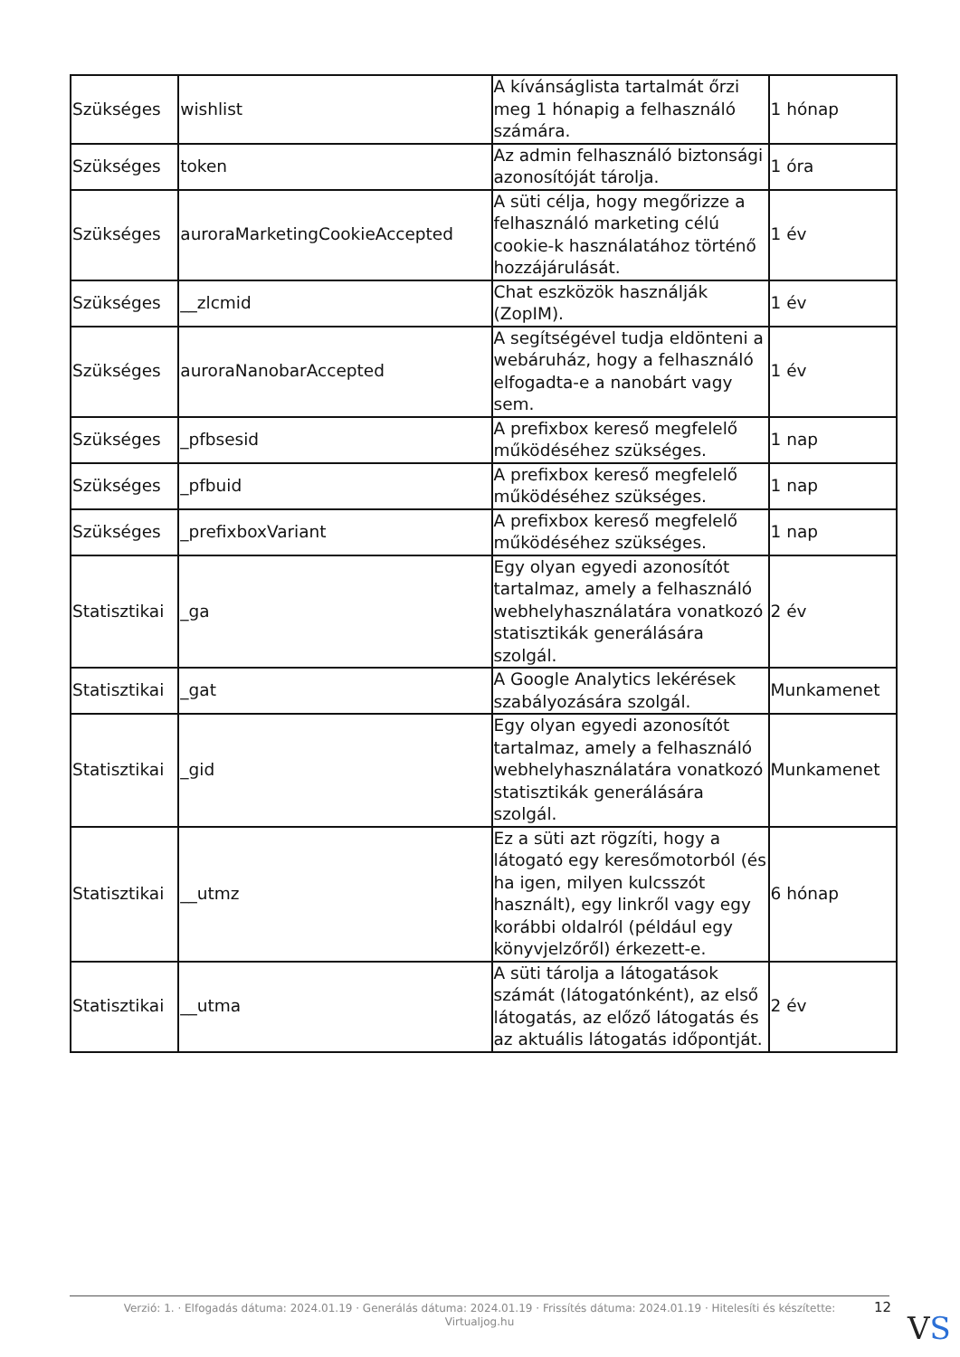| Szükséges | wishlist | A kívánságlista tartalmát őrzi meg 1 hónapig a felhasználó számára. | 1 hónap |
| Szükséges | token | Az admin felhasználó biztonsági azonosítóját tárolja. | 1 óra |
| Szükséges | auroraMarketingCookieAccepted | A süti célja, hogy megőrizze a felhasználó marketing célú cookie-k használatához történő hozzájárulását. | 1 év |
| Szükséges | __zlcmid | Chat eszközök használják (ZopIM). | 1 év |
| Szükséges | auroraNanobarAccepted | A segítségével tudja eldönteni a webáruház, hogy a felhasználó elfogadta-e a nanobárt vagy sem. | 1 év |
| Szükséges | _pfbsesid | A prefixbox kereső megfelelő működéséhez szükséges. | 1 nap |
| Szükséges | _pfbuid | A prefixbox kereső megfelelő működéséhez szükséges. | 1 nap |
| Szükséges | _prefixboxVariant | A prefixbox kereső megfelelő működéséhez szükséges. | 1 nap |
| Statisztikai | _ga | Egy olyan egyedi azonosítót tartalmaz, amely a felhasználó webhelyhasználatára vonatkozó statisztikák generálására szolgál. | 2 év |
| Statisztikai | _gat | A Google Analytics lekérések szabályozására szolgál. | Munkamenet |
| Statisztikai | _gid | Egy olyan egyedi azonosítót tartalmaz, amely a felhasználó webhelyhasználatára vonatkozó statisztikák generálására szolgál. | Munkamenet |
| Statisztikai | __utmz | Ez a süti azt rögzíti, hogy a látogató egy keresőmotorból (és ha igen, milyen kulcsszót használt), egy linkről vagy egy korábbi oldalról (például egy könyvjelzőről) érkezett-e. | 6 hónap |
| Statisztikai | __utma | A süti tárolja a látogatások számát (látogatónként), az első látogatás, az előző látogatás és az aktuális látogatás időpontját. | 2 év |
Verzió: 1. · Elfogadás dátuma: 2024.01.19 · Generálás dátuma: 2024.01.19 · Frissítés dátuma: 2024.01.19 · Hitelesíti és készítette:
Virtualjog.hu
12
VS